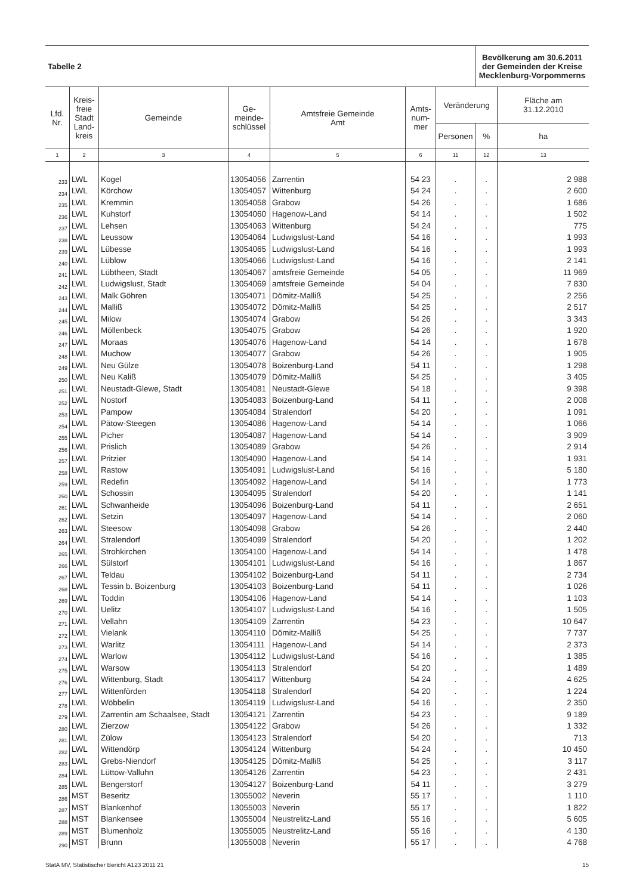| Tabelle 2 | | | | | | | Bevölkerung am 30.6.2011 der Gemeinden der Kreise Mecklenburg-Vorpommerns | |
| Lfd. Nr. | Kreis- freie Stadt Land- kreis | Gemeinde | Ge- meinde- schlüssel | Amtsfreie Gemeinde Amt | Amts- num- mer | Veränderung | | Fläche am 31.12.2010 |
| | | | | | | Personen | % | ha |
| 1 | 2 | 3 | 4 | 5 | 6 | 11 | 12 | 13 |
| 233 | LWL | Kogel | 13054056 | Zarrentin | 54 23 | . | . | 2 988 |
| 234 | LWL | Körchow | 13054057 | Wittenburg | 54 24 | . | . | 2 600 |
| 235 | LWL | Kremmin | 13054058 | Grabow | 54 26 | . | . | 1 686 |
| 236 | LWL | Kuhstorf | 13054060 | Hagenow-Land | 54 14 | . | . | 1 502 |
| 237 | LWL | Lehsen | 13054063 | Wittenburg | 54 24 | . | . | 775 |
| 238 | LWL | Leussow | 13054064 | Ludwigslust-Land | 54 16 | . | . | 1 993 |
| 239 | LWL | Lübesse | 13054065 | Ludwigslust-Land | 54 16 | . | . | 1 993 |
| 240 | LWL | Lüblow | 13054066 | Ludwigslust-Land | 54 16 | . | . | 2 141 |
| 241 | LWL | Lübtheen, Stadt | 13054067 | amtsfreie Gemeinde | 54 05 | . | . | 11 969 |
| 242 | LWL | Ludwigslust, Stadt | 13054069 | amtsfreie Gemeinde | 54 04 | . | . | 7 830 |
| 243 | LWL | Malk Göhren | 13054071 | Dömitz-Malliß | 54 25 | . | . | 2 256 |
| 244 | LWL | Malliß | 13054072 | Dömitz-Malliß | 54 25 | . | . | 2 517 |
| 245 | LWL | Milow | 13054074 | Grabow | 54 26 | . | . | 3 343 |
| 246 | LWL | Möllenbeck | 13054075 | Grabow | 54 26 | . | . | 1 920 |
| 247 | LWL | Moraas | 13054076 | Hagenow-Land | 54 14 | . | . | 1 678 |
| 248 | LWL | Muchow | 13054077 | Grabow | 54 26 | . | . | 1 905 |
| 249 | LWL | Neu Gülze | 13054078 | Boizenburg-Land | 54 11 | . | . | 1 298 |
| 250 | LWL | Neu Kaliß | 13054079 | Dömitz-Malliß | 54 25 | . | . | 3 405 |
| 251 | LWL | Neustadt-Glewe, Stadt | 13054081 | Neustadt-Glewe | 54 18 | . | . | 9 398 |
| 252 | LWL | Nostorf | 13054083 | Boizenburg-Land | 54 11 | . | . | 2 008 |
| 253 | LWL | Pampow | 13054084 | Stralendorf | 54 20 | . | . | 1 091 |
| 254 | LWL | Pätow-Steegen | 13054086 | Hagenow-Land | 54 14 | . | . | 1 066 |
| 255 | LWL | Picher | 13054087 | Hagenow-Land | 54 14 | . | . | 3 909 |
| 256 | LWL | Prislich | 13054089 | Grabow | 54 26 | . | . | 2 914 |
| 257 | LWL | Pritzier | 13054090 | Hagenow-Land | 54 14 | . | . | 1 931 |
| 258 | LWL | Rastow | 13054091 | Ludwigslust-Land | 54 16 | . | . | 5 180 |
| 259 | LWL | Redefin | 13054092 | Hagenow-Land | 54 14 | . | . | 1 773 |
| 260 | LWL | Schossin | 13054095 | Stralendorf | 54 20 | . | . | 1 141 |
| 261 | LWL | Schwanheide | 13054096 | Boizenburg-Land | 54 11 | . | . | 2 651 |
| 262 | LWL | Setzin | 13054097 | Hagenow-Land | 54 14 | . | . | 2 060 |
| 263 | LWL | Steesow | 13054098 | Grabow | 54 26 | . | . | 2 440 |
| 264 | LWL | Stralendorf | 13054099 | Stralendorf | 54 20 | . | . | 1 202 |
| 265 | LWL | Strohkirchen | 13054100 | Hagenow-Land | 54 14 | . | . | 1 478 |
| 266 | LWL | Sülstorf | 13054101 | Ludwigslust-Land | 54 16 | . | . | 1 867 |
| 267 | LWL | Teldau | 13054102 | Boizenburg-Land | 54 11 | . | . | 2 734 |
| 268 | LWL | Tessin b. Boizenburg | 13054103 | Boizenburg-Land | 54 11 | . | . | 1 026 |
| 269 | LWL | Toddin | 13054106 | Hagenow-Land | 54 14 | . | . | 1 103 |
| 270 | LWL | Uelitz | 13054107 | Ludwigslust-Land | 54 16 | . | . | 1 505 |
| 271 | LWL | Vellahn | 13054109 | Zarrentin | 54 23 | . | . | 10 647 |
| 272 | LWL | Vielank | 13054110 | Dömitz-Malliß | 54 25 | . | . | 7 737 |
| 273 | LWL | Warlitz | 13054111 | Hagenow-Land | 54 14 | . | . | 2 373 |
| 274 | LWL | Warlow | 13054112 | Ludwigslust-Land | 54 16 | . | . | 1 385 |
| 275 | LWL | Warsow | 13054113 | Stralendorf | 54 20 | . | . | 1 489 |
| 276 | LWL | Wittenburg, Stadt | 13054117 | Wittenburg | 54 24 | . | . | 4 625 |
| 277 | LWL | Wittenförden | 13054118 | Stralendorf | 54 20 | . | . | 1 224 |
| 278 | LWL | Wöbbelin | 13054119 | Ludwigslust-Land | 54 16 | . | . | 2 350 |
| 279 | LWL | Zarrentin am Schaalsee, Stadt | 13054121 | Zarrentin | 54 23 | . | . | 9 189 |
| 280 | LWL | Zierzow | 13054122 | Grabow | 54 26 | . | . | 1 332 |
| 281 | LWL | Zülow | 13054123 | Stralendorf | 54 20 | . | . | 713 |
| 282 | LWL | Wittendörp | 13054124 | Wittenburg | 54 24 | . | . | 10 450 |
| 283 | LWL | Grebs-Niendorf | 13054125 | Dömitz-Malliß | 54 25 | . | . | 3 117 |
| 284 | LWL | Lüttow-Valluhn | 13054126 | Zarrentin | 54 23 | . | . | 2 431 |
| 285 | LWL | Bengerstorf | 13054127 | Boizenburg-Land | 54 11 | . | . | 3 279 |
| 286 | MST | Beseritz | 13055002 | Neverin | 55 17 | . | . | 1 110 |
| 287 | MST | Blankenhof | 13055003 | Neverin | 55 17 | . | . | 1 822 |
| 288 | MST | Blankensee | 13055004 | Neustrelitz-Land | 55 16 | . | . | 5 605 |
| 289 | MST | Blumenholz | 13055005 | Neustrelitz-Land | 55 16 | . | . | 4 130 |
| 290 | MST | Brunn | 13055008 | Neverin | 55 17 | . | . | 4 768 |
StatA MV, Statistischer Bericht A123 2011 21 15